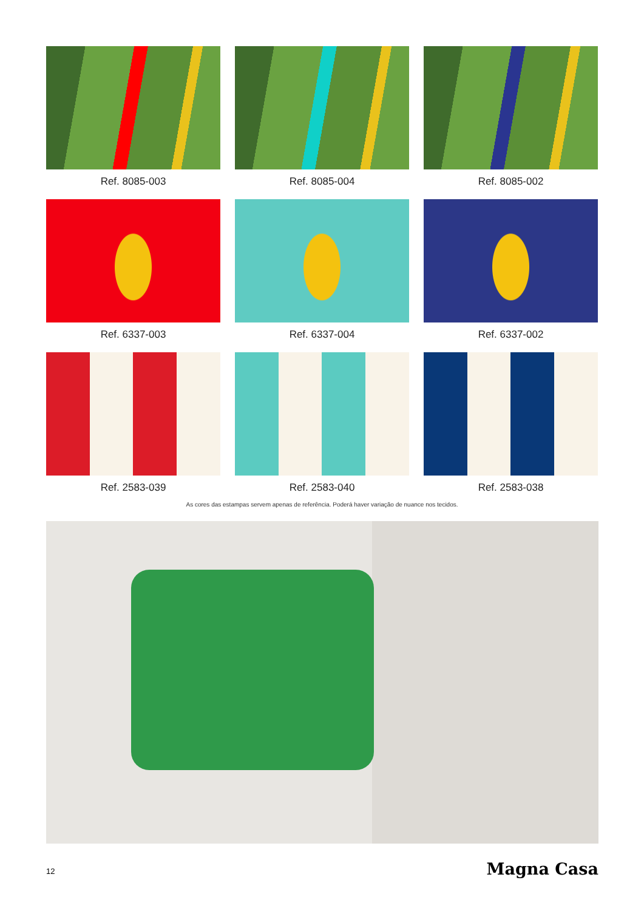Ref. 8085-003
Ref. 8085-004
Ref. 8085-002
Ref. 6337-003
Ref. 6337-004
Ref. 6337-002
Ref. 2583-039
Ref. 2583-040
Ref. 2583-038
As cores das estampas servem apenas de referência. Poderá haver variação de nuance nos tecidos.
12 Magna Casa